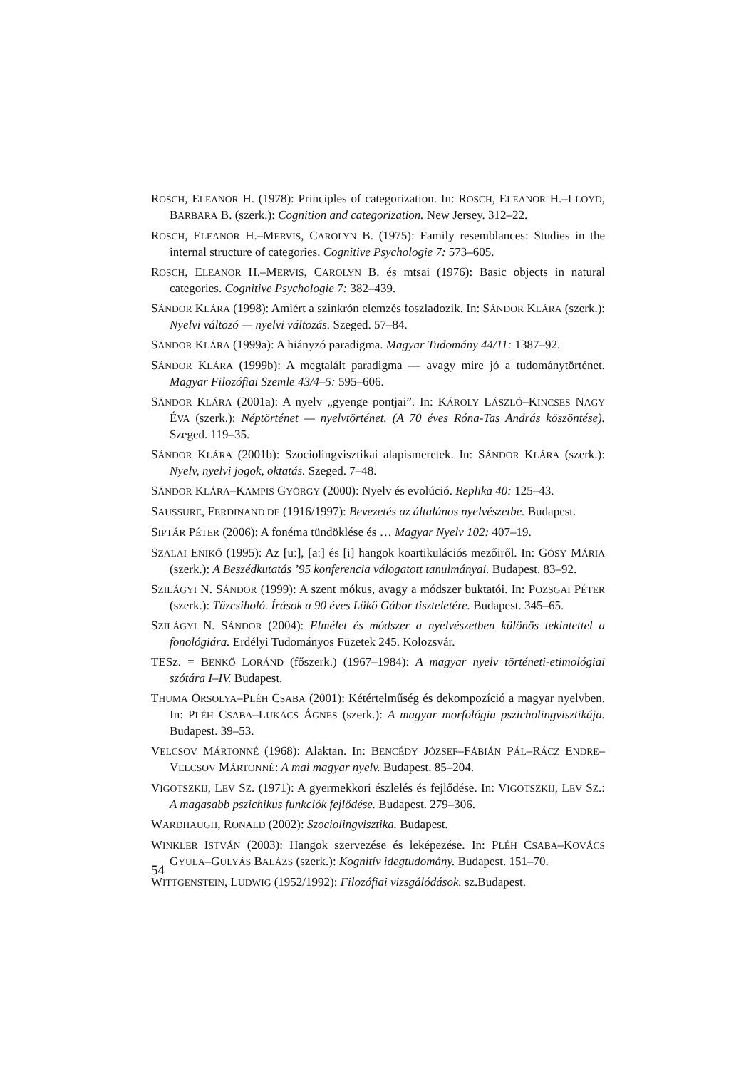ROSCH, ELEANOR H. (1978): Principles of categorization. In: ROSCH, ELEANOR H.–LLOYD, BARBARA B. (szerk.): Cognition and categorization. New Jersey. 312–22.
ROSCH, ELEANOR H.–MERVIS, CAROLYN B. (1975): Family resemblances: Studies in the internal structure of categories. Cognitive Psychologie 7: 573–605.
ROSCH, ELEANOR H.–MERVIS, CAROLYN B. és mtsai (1976): Basic objects in natural categories. Cognitive Psychologie 7: 382–439.
SÁNDOR KLÁRA (1998): Amiért a szinkrón elemzés foszladozik. In: SÁNDOR KLÁRA (szerk.): Nyelvi változó — nyelvi változás. Szeged. 57–84.
SÁNDOR KLÁRA (1999a): A hiányzó paradigma. Magyar Tudomány 44/11: 1387–92.
SÁNDOR KLÁRA (1999b): A megtalált paradigma — avagy mire jó a tudománytörténet. Magyar Filozófiai Szemle 43/4–5: 595–606.
SÁNDOR KLÁRA (2001a): A nyelv „gyenge pontjai”. In: KÁROLY LÁSZLÓ–KINCSES NAGY ÉVA (szerk.): Néptörténet — nyelvtörténet. (A 70 éves Róna-Tas András köszöntése). Szeged. 119–35.
SÁNDOR KLÁRA (2001b): Szociolingvisztikai alapismeretek. In: SÁNDOR KLÁRA (szerk.): Nyelv, nyelvi jogok, oktatás. Szeged. 7–48.
SÁNDOR KLÁRA–KAMPIS GYÖRGY (2000): Nyelv és evolúció. Replika 40: 125–43.
SAUSSURE, FERDINAND DE (1916/1997): Bevezetés az általános nyelvészetbe. Budapest.
SIPTÁR PÉTER (2006): A fonéma tündöklése és … Magyar Nyelv 102: 407–19.
SZALAI ENIKŐ (1995): Az [uː], [aː] és [i] hangok koartikulációs mezőiről. In: GÓSY MÁRIA (szerk.): A Beszédkutatás ’95 konferencia válogatott tanulmányai. Budapest. 83–92.
SZILÁGYI N. SÁNDOR (1999): A szent mókus, avagy a módszer buktatói. In: POZSGAI PÉTER (szerk.): Tűzcsiholó. Írások a 90 éves Lükő Gábor tiszteletére. Budapest. 345–65.
SZILÁGYI N. SÁNDOR (2004): Elmélet és módszer a nyelvészetben különös tekintettel a fonológiára. Erdélyi Tudományos Füzetek 245. Kolozsvár.
TESz. = BENKŐ LORÁND (főszerk.) (1967–1984): A magyar nyelv történeti-etimológiai szótára I–IV. Budapest.
THUMA ORSOLYA–PLÉH CSABA (2001): Kétértelműség és dekompozíció a magyar nyelvben. In: PLÉH CSABA–LUKÁCS ÁGNES (szerk.): A magyar morfológia pszicholingvisztikája. Budapest. 39–53.
VELCSOV MÁRTONNÉ (1968): Alaktan. In: BENCÉDY JÓZSEF–FÁBIÁN PÁL–RÁCZ ENDRE–VELCSOV MÁRTONNÉ: A mai magyar nyelv. Budapest. 85–204.
VIGOTSZKIJ, LEV SZ. (1971): A gyermekkori észlelés és fejlődése. In: VIGOTSZKIJ, LEV SZ.: A magasabb pszichikus funkciók fejlődése. Budapest. 279–306.
WARDHAUGH, RONALD (2002): Szociolingvisztika. Budapest.
WINKLER ISTVÁN (2003): Hangok szervezése és leképezése. In: PLÉH CSABA–KOVÁCS GYULA–GULYÁS BALÁZS (szerk.): Kognitív idegtudomány. Budapest. 151–70.
WITTGENSTEIN, LUDWIG (1952/1992): Filozófiai vizsgálódások. sz.Budapest.
54